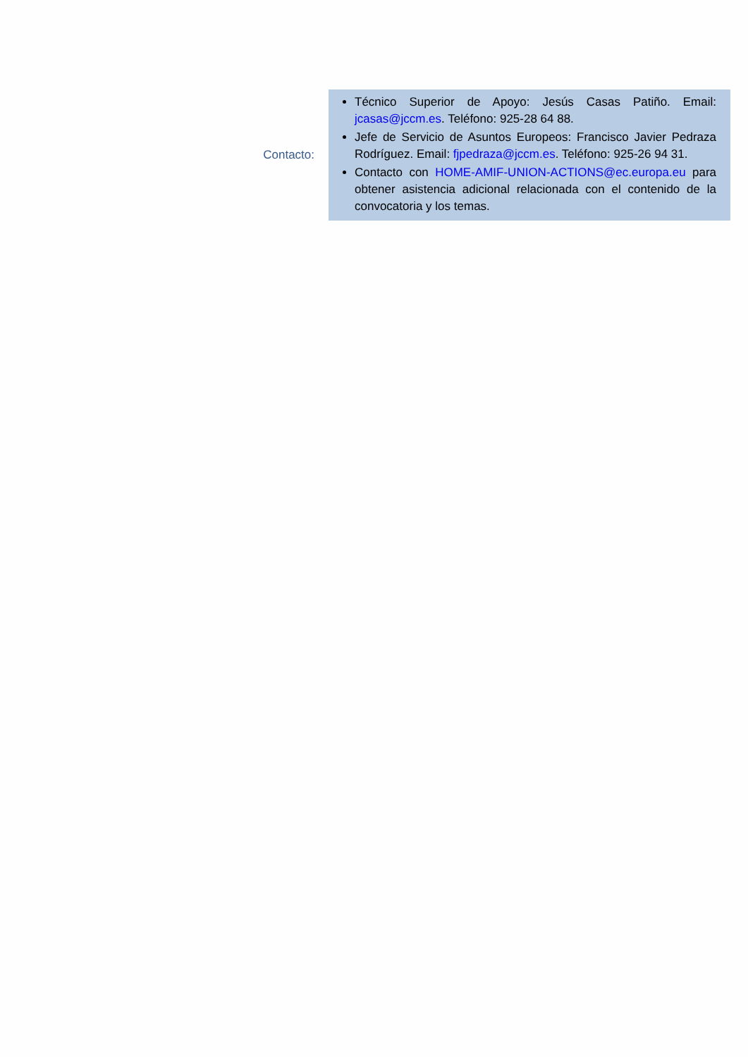| Contacto: | Técnico Superior de Apoyo: Jesús Casas Patiño. Email: jcasas@jccm.es . Teléfono: 925-28 64 88. Jefe de Servicio de Asuntos Europeos: Francisco Javier Pedraza Rodríguez. Email: fjpedraza@jccm.es . Teléfono: 925-26 94 31. Contacto con HOME-AMIF-UNION-ACTIONS@ec.europa.eu para obtener asistencia adicional relacionada con el contenido de la convocatoria y los temas. |